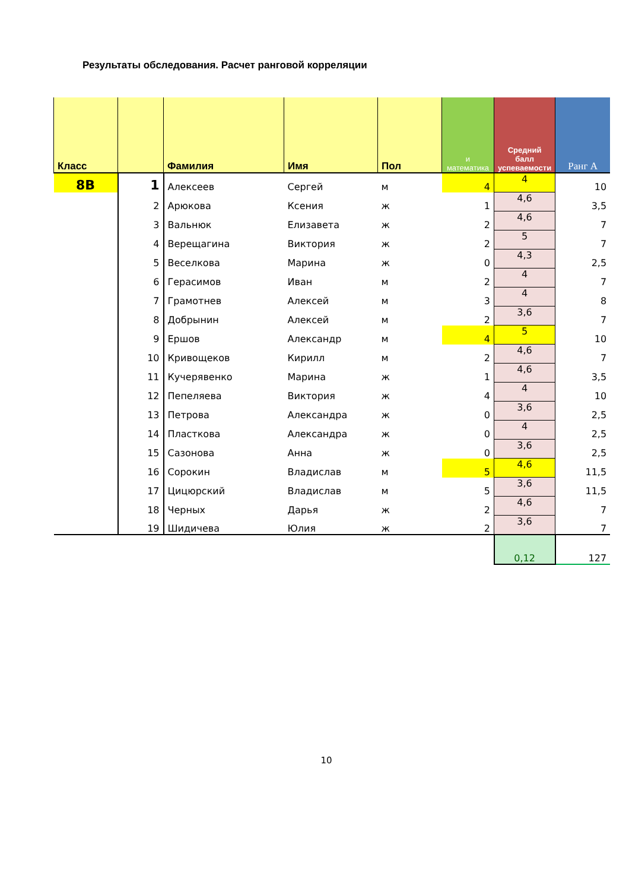Результаты обследования. Расчет ранговой корреляции
| Класс | | Фамилия | Имя | Пол | и математика | Средний балл успеваемости | Ранг А |
| --- | --- | --- | --- | --- | --- | --- | --- |
| 8В | 1 | Алексеев | Сергей | м | 4 | 4 | 10 |
| | 2 | Арюкова | Ксения | ж | 1 | 4,6 | 3,5 |
| | 3 | Вальнюк | Елизавета | ж | 2 | 4,6 | 7 |
| | 4 | Верещагина | Виктория | ж | 2 | 5 | 7 |
| | 5 | Веселкова | Марина | ж | 0 | 4,3 | 2,5 |
| | 6 | Герасимов | Иван | м | 2 | 4 | 7 |
| | 7 | Грамотнев | Алексей | м | 3 | 4 | 8 |
| | 8 | Добрынин | Алексей | м | 2 | 3,6 | 7 |
| | 9 | Ершов | Александр | м | 4 | 5 | 10 |
| | 10 | Кривощеков | Кирилл | м | 2 | 4,6 | 7 |
| | 11 | Кучерявенко | Марина | ж | 1 | 4,6 | 3,5 |
| | 12 | Пепеляева | Виктория | ж | 4 | 4 | 10 |
| | 13 | Петрова | Александра | ж | 0 | 3,6 | 2,5 |
| | 14 | Пласткова | Александра | ж | 0 | 4 | 2,5 |
| | 15 | Сазонова | Анна | ж | 0 | 3,6 | 2,5 |
| | 16 | Сорокин | Владислав | м | 5 | 4,6 | 11,5 |
| | 17 | Цицюрский | Владислав | м | 5 | 3,6 | 11,5 |
| | 18 | Черных | Дарья | ж | 2 | 4,6 | 7 |
| | 19 | Шидичева | Юлия | ж | 2 | 3,6 | 7 |
| | | | | | | 0,12 | 127 |
10